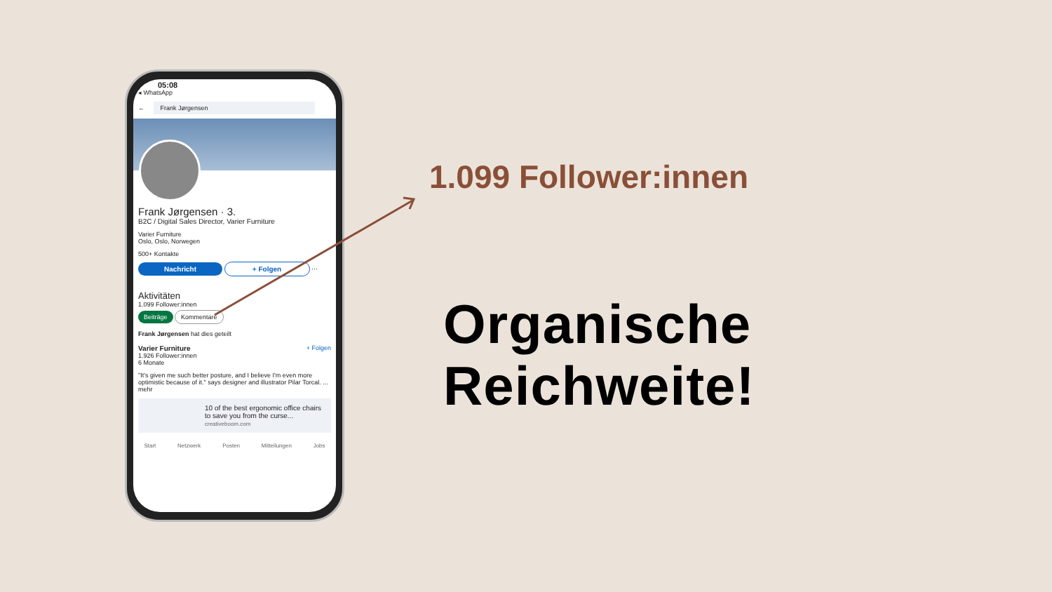05:08
◂ WhatsApp
← Frank Jørgensen
Frank Jørgensen · 3.
B2C / Digital Sales Director, Varier Furniture
Varier Furniture
Oslo, Oslo, Norwegen
500+ Kontakte
Nachricht + Folgen ⋯
Aktivitäten
1.099 Follower:innen
Beiträge Kommentare
Frank Jørgensen hat dies geteilt
Varier Furniture + Folgen
1.926 Follower:innen
6 Monate
"It's given me such better posture, and I believe I'm even more optimistic because of it." says designer and illustrator Pilar Torcal. ... mehr
10 of the best ergonomic office chairs to save you from the curse...
creativeboom.com
Start Netzwerk Posten Mitteilungen Jobs
1.099 Follower:innen
Organische
Reichweite!